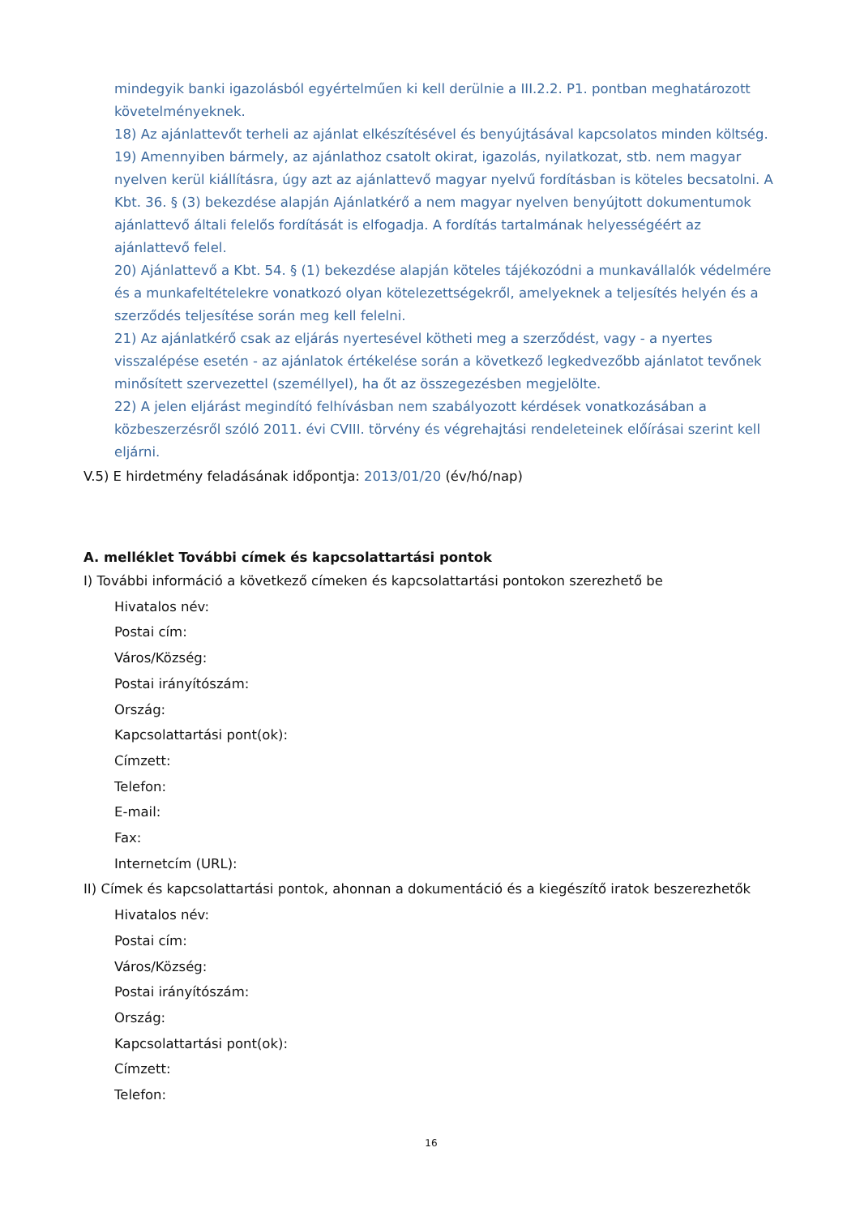mindegyik banki igazolásból egyértelműen ki kell derülnie a III.2.2. P1. pontban meghatározott követelményeknek.
18) Az ajánlattevőt terheli az ajánlat elkészítésével és benyújtásával kapcsolatos minden költség.
19) Amennyiben bármely, az ajánlathoz csatolt okirat, igazolás, nyilatkozat, stb. nem magyar nyelven kerül kiállításra, úgy azt az ajánlattevő magyar nyelvű fordításban is köteles becsatolni. A Kbt. 36. § (3) bekezdése alapján Ajánlatkérő a nem magyar nyelven benyújtott dokumentumok ajánlattevő általi felelős fordítását is elfogadja. A fordítás tartalmának helyességéért az ajánlattevő felel.
20) Ajánlattevő a Kbt. 54. § (1) bekezdése alapján köteles tájékozódni a munkavállalók védelmére és a munkafeltételekre vonatkozó olyan kötelezettségekről, amelyeknek a teljesítés helyén és a szerződés teljesítése során meg kell felelni.
21) Az ajánlatkérő csak az eljárás nyertesével kötheti meg a szerződést, vagy - a nyertes visszalépése esetén - az ajánlatok értékelése során a következő legkedvezőbb ajánlatot tevőnek minősített szervezettel (személlyel), ha őt az összegezésben megjelölte.
22) A jelen eljárást megindító felhívásban nem szabályozott kérdések vonatkozásában a közbeszerzésről szóló 2011. évi CVIII. törvény és végrehajtási rendeleteinek előírásai szerint kell eljárni.
V.5) E hirdetmény feladásának időpontja: 2013/01/20 (év/hó/nap)
A. melléklet További címek és kapcsolattartási pontok
I) További információ a következő címeken és kapcsolattartási pontokon szerezhető be
Hivatalos név:
Postai cím:
Város/Község:
Postai irányítószám:
Ország:
Kapcsolattartási pont(ok):
Címzett:
Telefon:
E-mail:
Fax:
Internetcím (URL):
II) Címek és kapcsolattartási pontok, ahonnan a dokumentáció és a kiegészítő iratok beszerezhetők
Hivatalos név:
Postai cím:
Város/Község:
Postai irányítószám:
Ország:
Kapcsolattartási pont(ok):
Címzett:
Telefon:
16